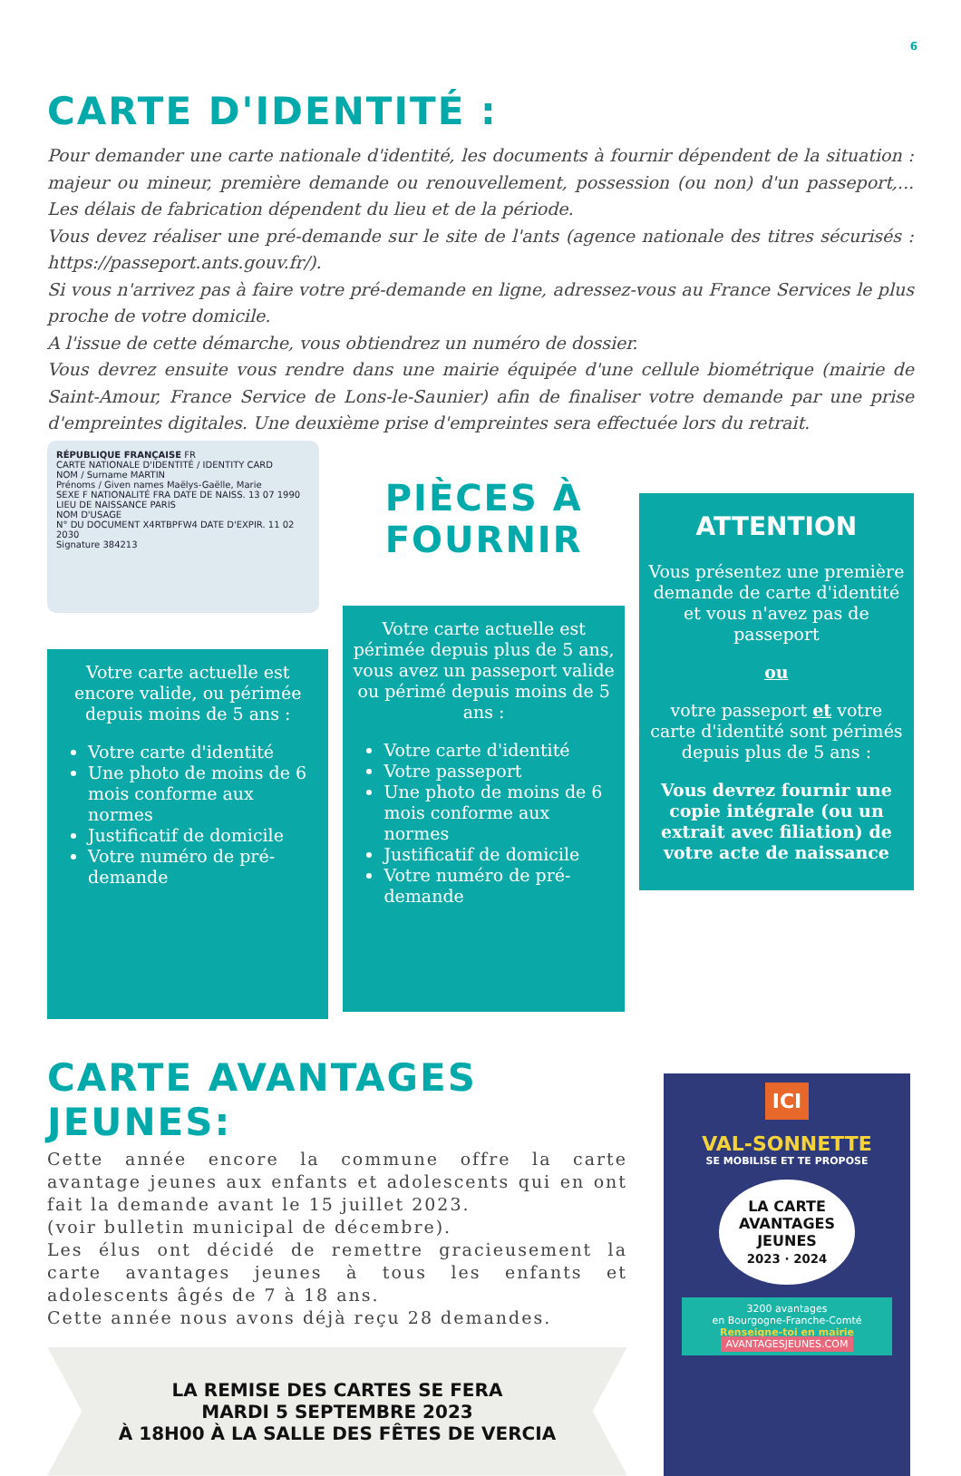6
CARTE D'IDENTITÉ :
Pour demander une carte nationale d'identité, les documents à fournir dépendent de la situation : majeur ou mineur, première demande ou renouvellement, possession (ou non) d'un passeport,... Les délais de fabrication dépendent du lieu et de la période.
Vous devez réaliser une pré-demande sur le site de l'ants (agence nationale des titres sécurisés : https://passeport.ants.gouv.fr/).
Si vous n'arrivez pas à faire votre pré-demande en ligne, adressez-vous au France Services le plus proche de votre domicile.
A l'issue de cette démarche, vous obtiendrez un numéro de dossier.
Vous devrez ensuite vous rendre dans une mairie équipée d'une cellule biométrique (mairie de Saint-Amour, France Service de Lons-le-Saunier) afin de finaliser votre demande par une prise d'empreintes digitales. Une deuxième prise d'empreintes sera effectuée lors du retrait.
RÉPUBLIQUE FRANÇAISE FR
CARTE NATIONALE D'IDENTITÉ / IDENTITY CARD
NOM / Surname MARTIN
Prénoms / Given names Maëlys-Gaëlle, Marie
SEXE F NATIONALITÉ FRA DATE DE NAISS. 13 07 1990
LIEU DE NAISSANCE PARIS
NOM D'USAGE
N° DU DOCUMENT X4RTBPFW4 DATE D'EXPIR. 11 02 2030
Signature 384213
Votre carte actuelle est encore valide, ou périmée depuis moins de 5 ans :
Votre carte d'identité
Une photo de moins de 6 mois conforme aux normes
Justificatif de domicile
Votre numéro de pré-demande
PIÈCES À FOURNIR
Votre carte actuelle est périmée depuis plus de 5 ans, vous avez un passeport valide ou périmé depuis moins de 5 ans :
Votre carte d'identité
Votre passeport
Une photo de moins de 6 mois conforme aux normes
Justificatif de domicile
Votre numéro de pré-demande
ATTENTION
Vous présentez une première demande de carte d'identité et vous n'avez pas de passeport
ou
votre passeport et votre carte d'identité sont périmés depuis plus de 5 ans :
Vous devrez fournir une copie intégrale (ou un extrait avec filiation) de votre acte de naissance
CARTE AVANTAGES JEUNES:
Cette année encore la commune offre la carte avantage jeunes aux enfants et adolescents qui en ont fait la demande avant le 15 juillet 2023.
(voir bulletin municipal de décembre).
Les élus ont décidé de remettre gracieusement la carte avantages jeunes à tous les enfants et adolescents âgés de 7 à 18 ans.
Cette année nous avons déjà reçu 28 demandes.
LA REMISE DES CARTES SE FERA
MARDI 5 SEPTEMBRE 2023
À 18H00 À LA SALLE DES FÊTES DE VERCIA
ICI
VAL-SONNETTE
SE MOBILISE ET TE PROPOSE
LA CARTE
AVANTAGES
JEUNES
2023 · 2024
3200 avantages
en Bourgogne-Franche-Comté
Renseigne-toi en mairie
AVANTAGESJEUNES.COM